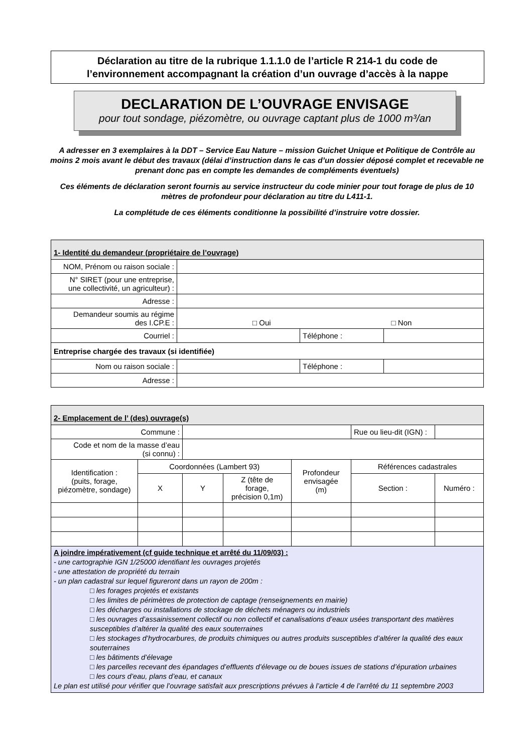Déclaration au titre de la rubrique 1.1.1.0 de l’article R 214-1 du code de
l’environnement accompagnant la création d’un ouvrage d’accès à la nappe
DECLARATION DE L’OUVRAGE ENVISAGE
pour tout sondage, piézomètre, ou ouvrage captant plus de 1000 m³/an
A adresser en 3 exemplaires à la DDT – Service Eau Nature – mission Guichet Unique et Politique de Contrôle au moins 2 mois avant le début des travaux (délai d’instruction dans le cas d’un dossier déposé complet et recevable ne prenant donc pas en compte les demandes de compléments éventuels)
Ces éléments de déclaration seront fournis au service instructeur du code minier pour tout forage de plus de 10 mètres de profondeur pour déclaration au titre du L411-1.
La complétude de ces éléments conditionne la possibilité d’instruire votre dossier.
| 1- Identité du demandeur (propriétaire de l’ouvrage) | | | |
| NOM, Prénom ou raison sociale : | | | |
| N° SIRET (pour une entreprise, une collectivité, un agriculteur) : | | | |
| Adresse : | | | |
| Demandeur soumis au régime des I.CP.E : | □ Oui □ Non | | |
| Courriel : | | Téléphone : | |
| Entreprise chargée des travaux (si identifiée) | | | |
| Nom ou raison sociale : | | Téléphone : | |
| Adresse : | | | |
| 2- Emplacement de l’ (des) ouvrage(s) | | | | | | |
| Commune : | | | | | Rue ou lieu-dit (IGN) : | |
| Code et nom de la masse d’eau (si connu) : | | | | | | |
| Identification : (puits, forage, piézomètre, sondage) | Coordonnées (Lambert 93) | | | Profondeur envisagée (m) | Références cadastrales | |
| | X | Y | Z (tête de forage, précision 0,1m) | | Section : | Numéro : |
| A joindre impérativement (cf guide technique et arrêté du 11/09/03) : - une cartographie IGN 1/25000 identifiant les ouvrages projetés - une attestation de propriété du terrain - un plan cadastral sur lequel figureront dans un rayon de 200m : □ les forages projetés et existants □ les limites de périmètres de protection de captage (renseignements en mairie) □ les décharges ou installations de stockage de déchets ménagers ou industriels □ les ouvrages d’assainissement collectif ou non collectif et canalisations d’eaux usées transportant des matières susceptibles d’altérer la qualité des eaux souterraines □ les stockages d’hydrocarbures, de produits chimiques ou autres produits susceptibles d’altérer la qualité des eaux souterraines □ les bâtiments d’élevage □ les parcelles recevant des épandages d’effluents d’élevage ou de boues issues de stations d’épuration urbaines □ les cours d’eau, plans d’eau, et canaux Le plan est utilisé pour vérifier que l’ouvrage satisfait aux prescriptions prévues à l’article 4 de l’arrêté du 11 septembre 2003 | | | | | | |